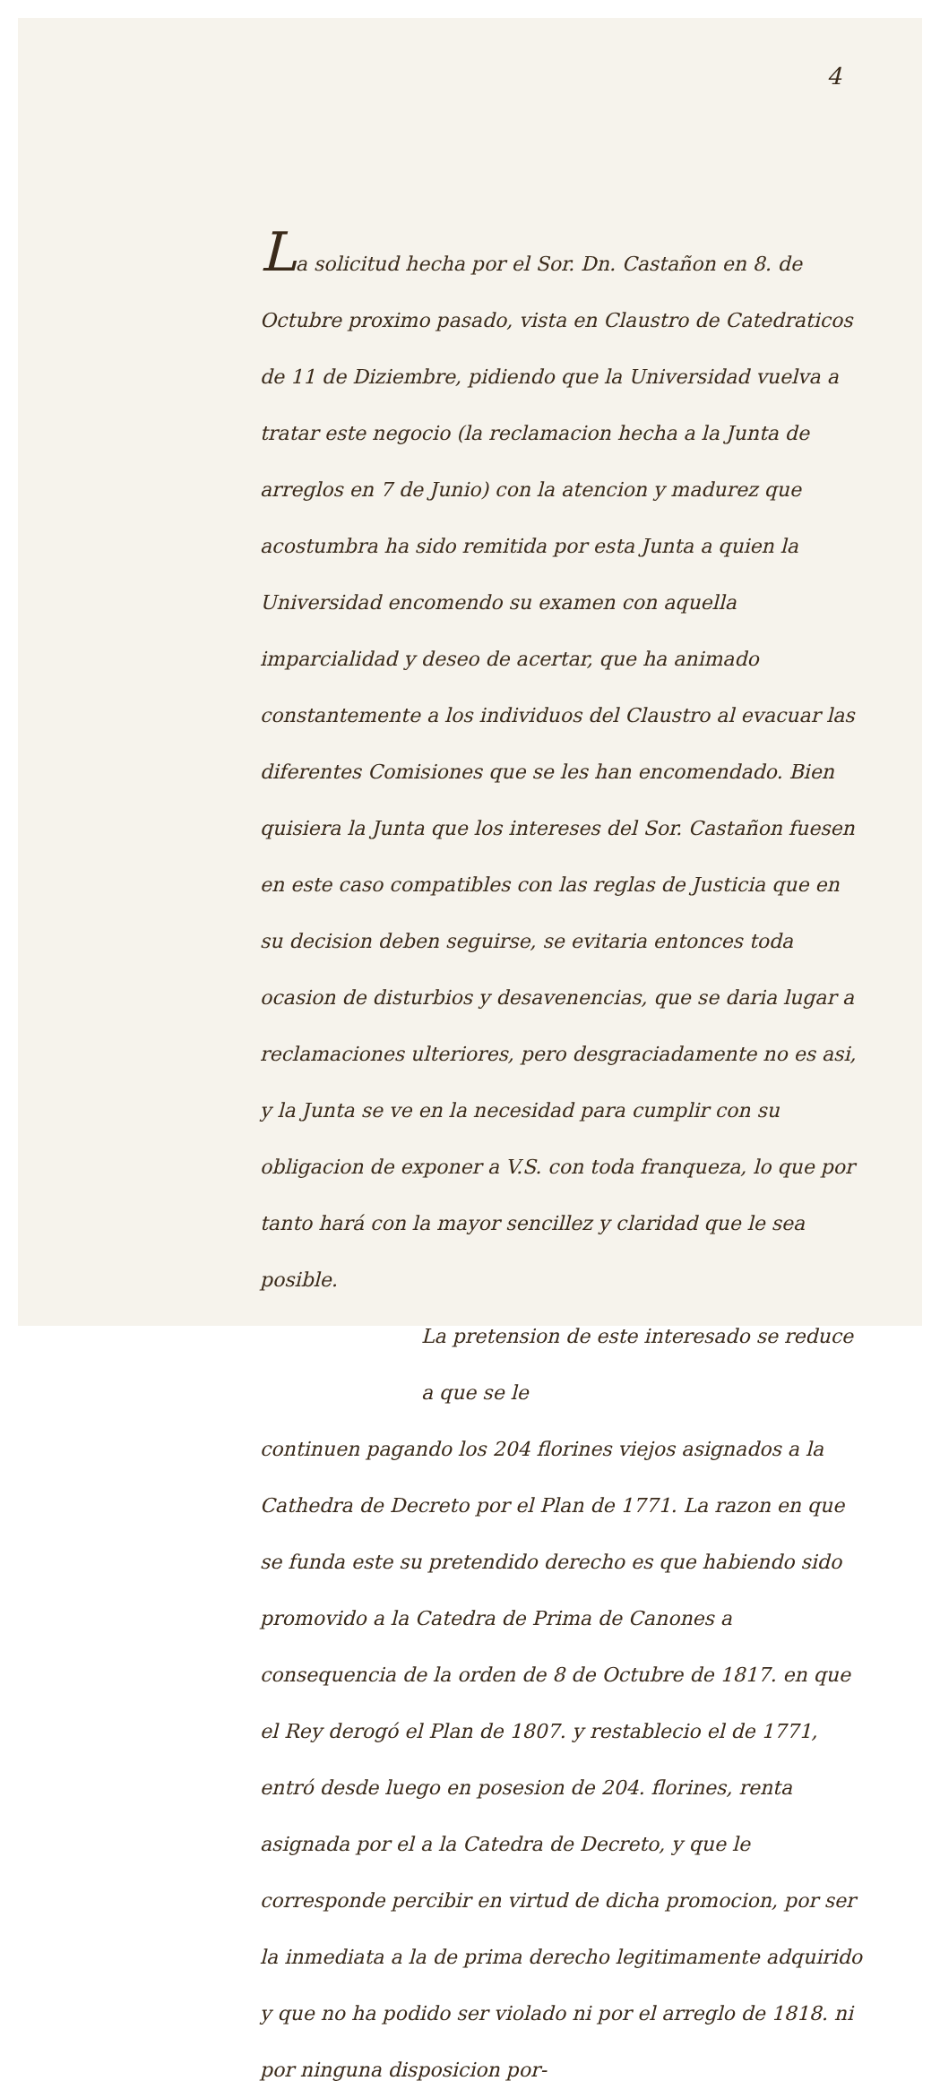4
La solicitud hecha por el Sor. Dn. Castañon en 8. de Octubre proximo pasado, vista en Claustro de Catedraticos de 11 de Diziembre, pidiendo que la Universidad vuelva a tratar este negocio (la reclamacion hecha a la Junta de arreglos en 7 de Junio) con la atencion y madurez que acostumbra ha sido remitida por esta Junta a quien la Universidad encomendo su examen con aquella imparcialidad y deseo de acertar, que ha animado constantemente a los individuos del Claustro al evacuar las diferentes Comisiones que se les han encomendado. Bien quisiera la Junta que los intereses del Sor. Castañon fuesen en este caso compatibles con las reglas de Justicia que en su decision deben seguirse, se evitaria entonces toda ocasion de disturbios y desavenencias, que se daria lugar a reclamaciones ulteriores, pero desgraciadamente no es asi, y la Junta se ve en la necesidad para cumplir con su obligacion de exponer a V.S. con toda franqueza, lo que por tanto hará con la mayor sencillez y claridad que le sea posible.
La pretension de este interesado se reduce a que se le
continuen pagando los 204 florines viejos asignados a la Cathedra de Decreto por el Plan de 1771. La razon en que se funda este su pretendido derecho es que habiendo sido promovido a la Catedra de Prima de Canones a consequencia de la orden de 8 de Octubre de 1817. en que el Rey derogó el Plan de 1807. y restablecio el de 1771, entró desde luego en posesion de 204. florines, renta asignada por el a la Catedra de Decreto, y que le corresponde percibir en virtud de dicha promocion, por ser la inmediata a la de prima derecho legitimamente adquirido y que no ha podido ser violado ni por el arreglo de 1818. ni por ninguna disposicion por-